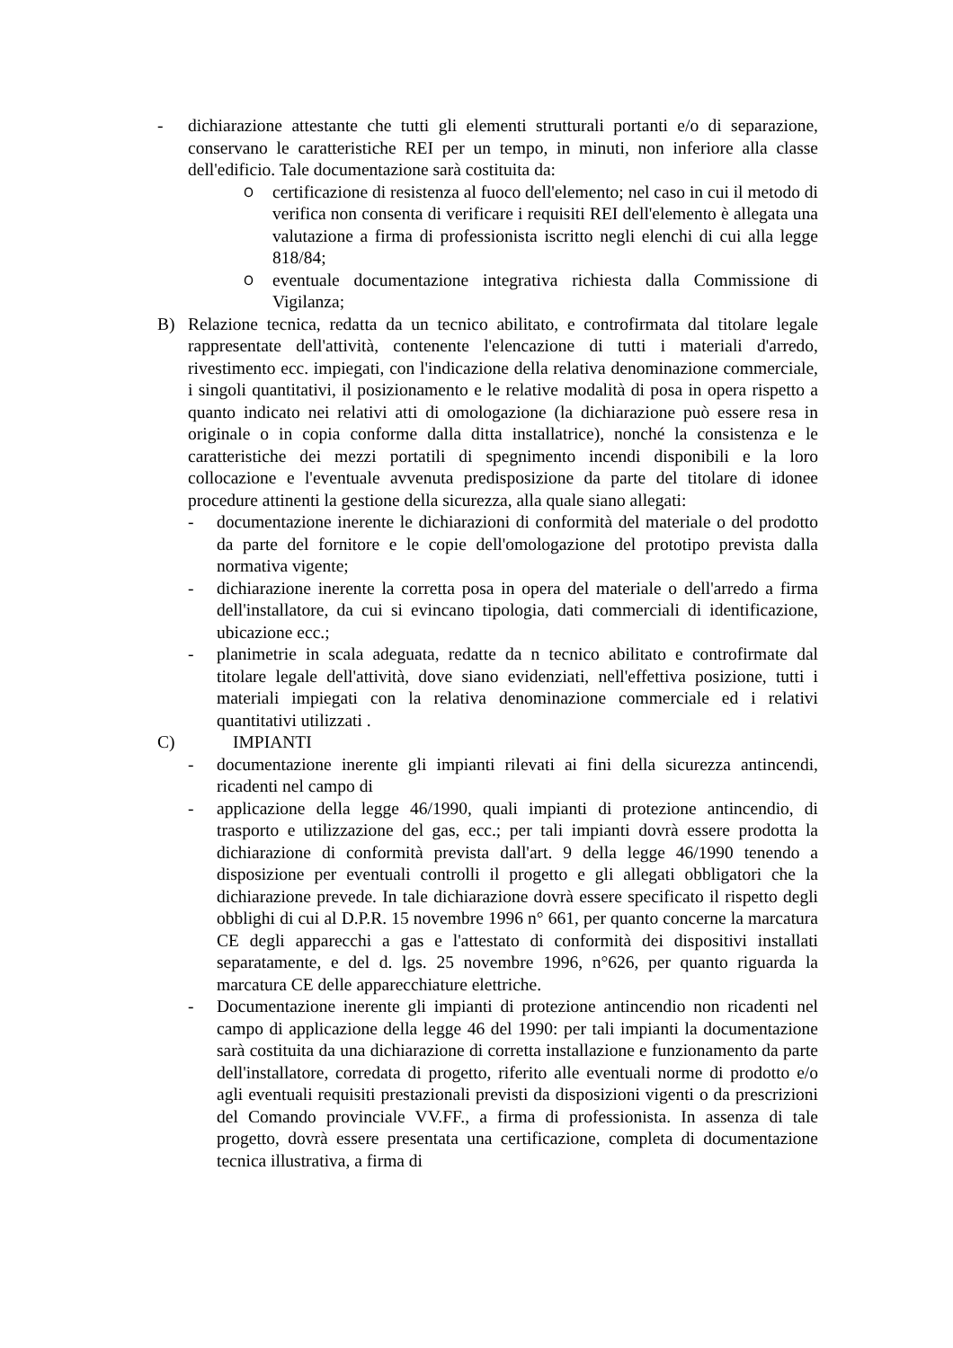- dichiarazione attestante che tutti gli elementi strutturali portanti e/o di separazione, conservano le caratteristiche REI per un tempo, in minuti, non inferiore alla classe dell'edificio. Tale documentazione sarà costituita da:
O
certificazione di resistenza al fuoco dell'elemento; nel caso in cui il metodo di verifica non consenta di verificare i requisiti REI dell'elemento è allegata una valutazione a firma di professionista iscritto negli elenchi di cui alla legge 818/84;
O
eventuale documentazione integrativa richiesta dalla Commissione di Vigilanza;
B) Relazione tecnica, redatta da un tecnico abilitato, e controfirmata dal titolare legale rappresentate dell'attività, contenente l'elencazione di tutti i materiali d'arredo, rivestimento ecc. impiegati, con l'indicazione della relativa denominazione commerciale, i singoli quantitativi, il posizionamento e le relative modalità di posa in opera rispetto a quanto indicato nei relativi atti di omologazione (la dichiarazione può essere resa in originale o in copia conforme dalla ditta installatrice), nonché la consistenza e le caratteristiche dei mezzi portatili di spegnimento incendi disponibili e la loro collocazione e l'eventuale avvenuta predisposizione da parte del titolare di idonee procedure attinenti la gestione della sicurezza, alla quale siano allegati:
- documentazione inerente le dichiarazioni di conformità del materiale o del prodotto da parte del fornitore e le copie dell'omologazione del prototipo prevista dalla normativa vigente;
- dichiarazione inerente la corretta posa in opera del materiale o dell'arredo a firma dell'installatore, da cui si evincano tipologia, dati commerciali di identificazione, ubicazione ecc.;
- planimetrie in scala adeguata, redatte da n tecnico abilitato e controfirmate dal titolare legale dell'attività, dove siano evidenziati, nell'effettiva posizione, tutti i materiali impiegati con la relativa denominazione commerciale ed i relativi quantitativi utilizzati .
C) IMPIANTI
- documentazione inerente gli impianti rilevati ai fini della sicurezza antincendi, ricadenti nel campo di
- applicazione della legge 46/1990, quali impianti di protezione antincendio, di trasporto e utilizzazione del gas, ecc.; per tali impianti dovrà essere prodotta la dichiarazione di conformità prevista dall'art. 9 della legge 46/1990 tenendo a disposizione per eventuali controlli il progetto e gli allegati obbligatori che la dichiarazione prevede. In tale dichiarazione dovrà essere specificato il rispetto degli obblighi di cui al D.P.R. 15 novembre 1996 n° 661, per quanto concerne la marcatura CE degli apparecchi a gas e l'attestato di conformità dei dispositivi installati separatamente, e del d. lgs. 25 novembre 1996, n°626, per quanto riguarda la marcatura CE delle apparecchiature elettriche.
- Documentazione inerente gli impianti di protezione antincendio non ricadenti nel campo di applicazione della legge 46 del 1990: per tali impianti la documentazione sarà costituita da una dichiarazione di corretta installazione e funzionamento da parte dell'installatore, corredata di progetto, riferito alle eventuali norme di prodotto e/o agli eventuali requisiti prestazionali previsti da disposizioni vigenti o da prescrizioni del Comando provinciale VV.FF., a firma di professionista. In assenza di tale progetto, dovrà essere presentata una certificazione, completa di documentazione tecnica illustrativa, a firma di